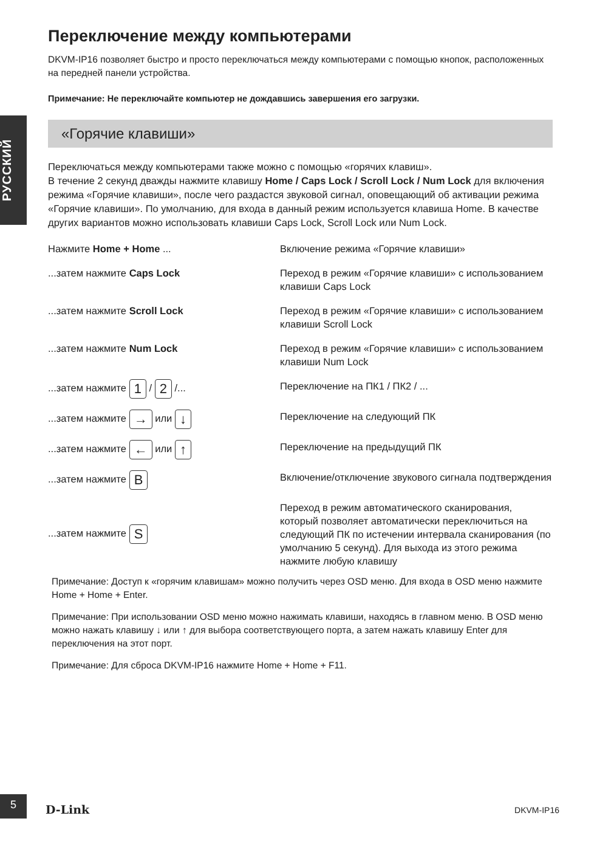РУССКИЙ
Переключение между компьютерами
DKVM-IP16 позволяет быстро и просто переключаться между компьютерами с помощью кнопок, расположенных на передней панели устройства.
Примечание: Не переключайте компьютер не дождавшись завершения его загрузки.
«Горячие клавиши»
Переключаться между компьютерами также можно с помощью «горячих клавиш».
В течение 2 секунд дважды нажмите клавишу Home / Caps Lock / Scroll Lock / Num Lock для включения режима «Горячие клавиши», после чего раздастся звуковой сигнал, оповещающий об активации режима «Горячие клавиши». По умолчанию, для входа в данный режим используется клавиша Home. В качестве других вариантов можно использовать клавиши Caps Lock, Scroll Lock или Num Lock.
| Нажмите Home + Home ... | Включение режима «Горячие клавиши» |
| ...затем нажмите Caps Lock | Переход в режим «Горячие клавиши» с использованием клавиши Caps Lock |
| ...затем нажмите Scroll Lock | Переход в режим «Горячие клавиши» с использованием клавиши Scroll Lock |
| ...затем нажмите Num Lock | Переход в режим «Горячие клавиши» с использованием клавиши Num Lock |
| ...затем нажмите 1 / 2 /... | Переключение на ПК1 / ПК2 / ... |
| ...затем нажмите → или ↓ | Переключение на следующий ПК |
| ...затем нажмите ← или ↑ | Переключение на предыдущий ПК |
| ...затем нажмите B | Включение/отключение звукового сигнала подтверждения |
| ...затем нажмите S | Переход в режим автоматического сканирования, который позволяет автоматически переключиться на следующий ПК по истечении интервала сканирования (по умолчанию 5 секунд). Для выхода из этого режима нажмите любую клавишу |
Примечание: Доступ к «горячим клавишам» можно получить через OSD меню. Для входа в OSD меню нажмите Home + Home + Enter.
Примечание: При использовании OSD меню можно нажимать клавиши, находясь в главном меню. В OSD меню можно нажать клавишу ↓ или ↑ для выбора соответствующего порта, а затем нажать клавишу Enter для переключения на этот порт.
Примечание: Для сброса DKVM-IP16 нажмите Home + Home + F11.
5
D-Link DKVM-IP16